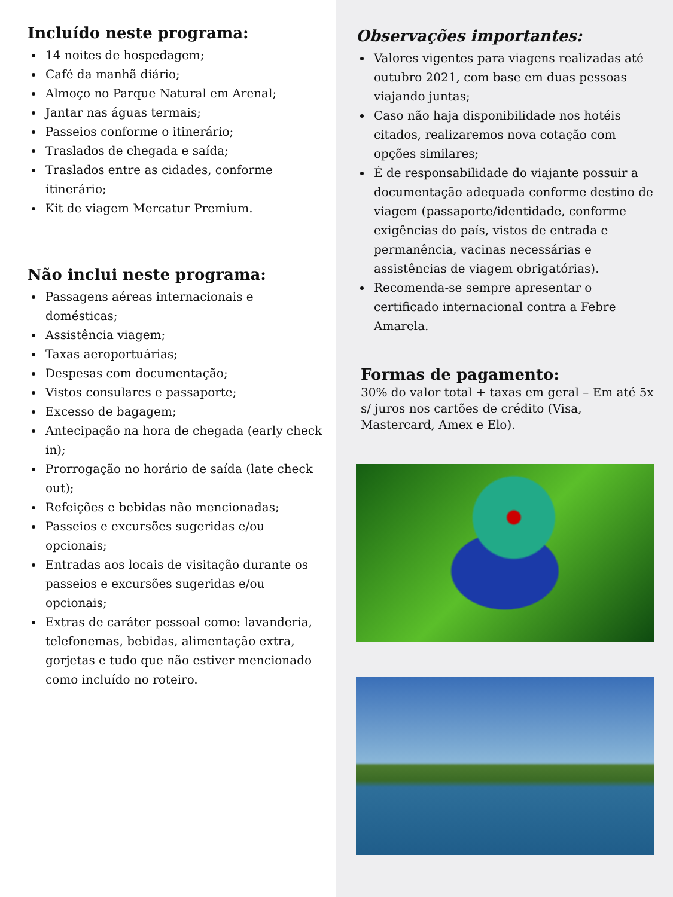Incluído neste programa:
14 noites de hospedagem;
Café da manhã diário;
Almoço no Parque Natural em Arenal;
Jantar nas águas termais;
Passeios conforme o itinerário;
Traslados de chegada e saída;
Traslados entre as cidades, conforme itinerário;
Kit de viagem Mercatur Premium.
Não inclui neste programa:
Passagens aéreas internacionais e domésticas;
Assistência viagem;
Taxas aeroportuárias;
Despesas com documentação;
Vistos consulares e passaporte;
Excesso de bagagem;
Antecipação na hora de chegada (early check in);
Prorrogação no horário de saída (late check out);
Refeições e bebidas não mencionadas;
Passeios e excursões sugeridas e/ou opcionais;
Entradas aos locais de visitação durante os passeios e excursões sugeridas e/ou opcionais;
Extras de caráter pessoal como: lavanderia, telefonemas, bebidas, alimentação extra, gorjetas e tudo que não estiver mencionado como incluído no roteiro.
Observações importantes:
Valores vigentes para viagens realizadas até outubro 2021, com base em duas pessoas viajando juntas;
Caso não haja disponibilidade nos hotéis citados, realizaremos nova cotação com opções similares;
É de responsabilidade do viajante possuir a documentação adequada conforme destino de viagem (passaporte/identidade, conforme exigências do país, vistos de entrada e permanência, vacinas necessárias e assistências de viagem obrigatórias).
Recomenda-se sempre apresentar o certificado internacional contra a Febre Amarela.
Formas de pagamento:
30% do valor total + taxas em geral – Em até 5x s/ juros nos cartões de crédito (Visa, Mastercard, Amex e Elo).